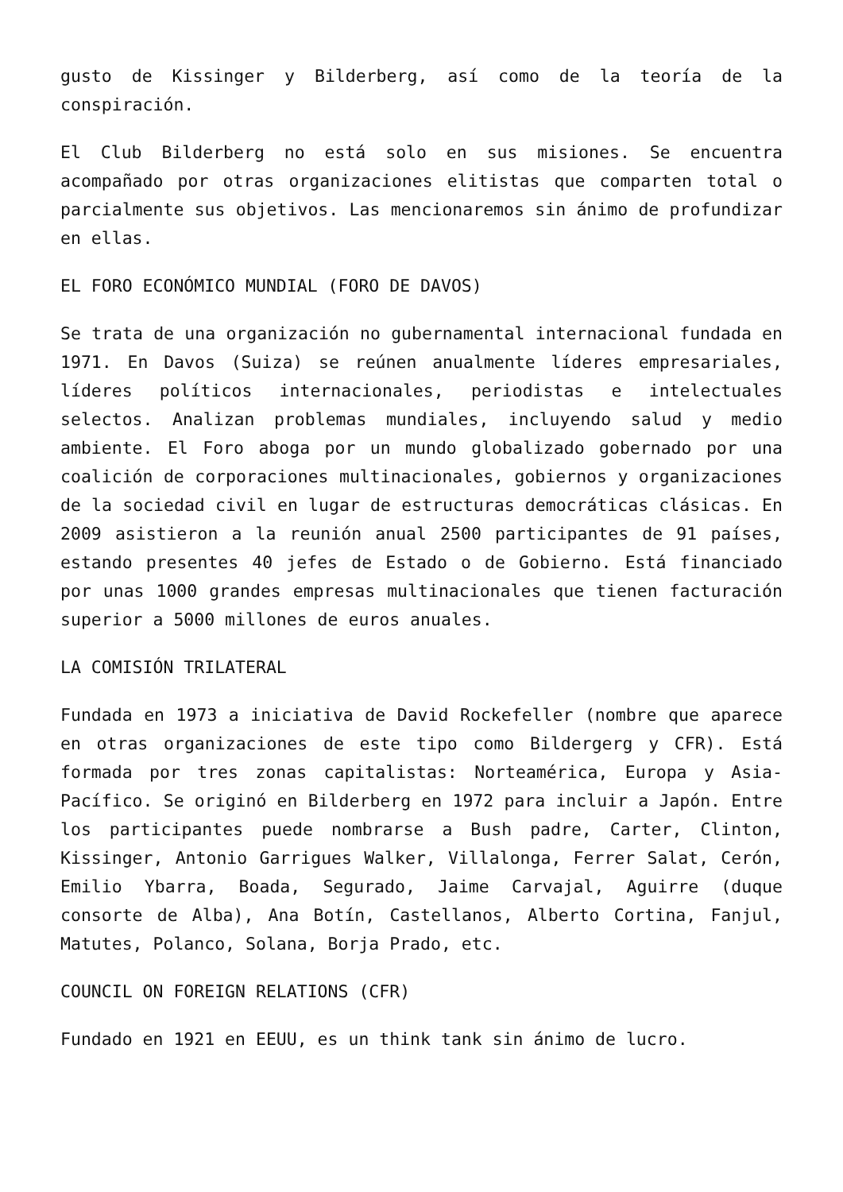gusto de Kissinger y Bilderberg, así como de la teoría de la conspiración.
El Club Bilderberg no está solo en sus misiones. Se encuentra acompañado por otras organizaciones elitistas que comparten total o parcialmente sus objetivos. Las mencionaremos sin ánimo de profundizar en ellas.
EL FORO ECONÓMICO MUNDIAL (FORO DE DAVOS)
Se trata de una organización no gubernamental internacional fundada en 1971. En Davos (Suiza) se reúnen anualmente líderes empresariales, líderes políticos internacionales, periodistas e intelectuales selectos. Analizan problemas mundiales, incluyendo salud y medio ambiente. El Foro aboga por un mundo globalizado gobernado por una coalición de corporaciones multinacionales, gobiernos y organizaciones de la sociedad civil en lugar de estructuras democráticas clásicas. En 2009 asistieron a la reunión anual 2500 participantes de 91 países, estando presentes 40 jefes de Estado o de Gobierno. Está financiado por unas 1000 grandes empresas multinacionales que tienen facturación superior a 5000 millones de euros anuales.
LA COMISIÓN TRILATERAL
Fundada en 1973 a iniciativa de David Rockefeller (nombre que aparece en otras organizaciones de este tipo como Bildergerg y CFR). Está formada por tres zonas capitalistas: Norteamérica, Europa y Asia-Pacífico. Se originó en Bilderberg en 1972 para incluir a Japón. Entre los participantes puede nombrarse a Bush padre, Carter, Clinton, Kissinger, Antonio Garrigues Walker, Villalonga, Ferrer Salat, Cerón, Emilio Ybarra, Boada, Segurado, Jaime Carvajal, Aguirre (duque consorte de Alba), Ana Botín, Castellanos, Alberto Cortina, Fanjul, Matutes, Polanco, Solana, Borja Prado, etc.
COUNCIL ON FOREIGN RELATIONS (CFR)
Fundado en 1921 en EEUU, es un think tank sin ánimo de lucro.